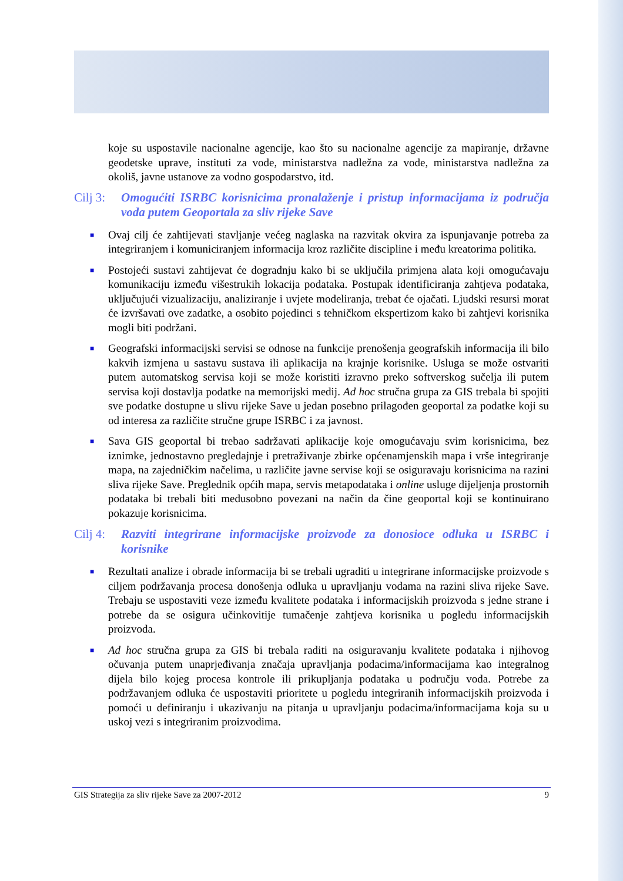koje su uspostavile nacionalne agencije, kao što su nacionalne agencije za mapiranje, državne geodetske uprave, instituti za vode, ministarstva nadležna za vode, ministarstva nadležna za okoliš, javne ustanove za vodno gospodarstvo, itd.
Cilj 3: Omogućiti ISRBC korisnicima pronalaženje i pristup informacijama iz područja voda putem Geoportala za sliv rijeke Save
■
Ovaj cilj će zahtijevati stavljanje većeg naglaska na razvitak okvira za ispunjavanje potreba za integriranjem i komuniciranjem informacija kroz različite discipline i među kreatorima politika.
■
Postojeći sustavi zahtijevat će dogradnju kako bi se uključila primjena alata koji omogućavaju komunikaciju između višestrukih lokacija podataka. Postupak identificiranja zahtjeva podataka, uključujući vizualizaciju, analiziranje i uvjete modeliranja, trebat će ojačati. Ljudski resursi morat će izvršavati ove zadatke, a osobito pojedinci s tehničkom ekspertizom kako bi zahtjevi korisnika mogli biti podržani.
■
Geografski informacijski servisi se odnose na funkcije prenošenja geografskih informacija ili bilo kakvih izmjena u sastavu sustava ili aplikacija na krajnje korisnike. Usluga se može ostvariti putem automatskog servisa koji se može koristiti izravno preko softverskog sučelja ili putem servisa koji dostavlja podatke na memorijski medij. Ad hoc stručna grupa za GIS trebala bi spojiti sve podatke dostupne u slivu rijeke Save u jedan posebno prilagođen geoportal za podatke koji su od interesa za različite stručne grupe ISRBC i za javnost.
■
Sava GIS geoportal bi trebao sadržavati aplikacije koje omogućavaju svim korisnicima, bez iznimke, jednostavno pregledajnje i pretraživanje zbirke općenamjenskih mapa i vrše integriranje mapa, na zajedničkim načelima, u različite javne servise koji se osiguravaju korisnicima na razini sliva rijeke Save. Preglednik općih mapa, servis metapodataka i online usluge dijeljenja prostornih podataka bi trebali biti međusobno povezani na način da čine geoportal koji se kontinuirano pokazuje korisnicima.
Cilj 4: Razviti integrirane informacijske proizvode za donosioce odluka u ISRBC i korisnike
■
Rezultati analize i obrade informacija bi se trebali ugraditi u integrirane informacijske proizvode s ciljem podržavanja procesa donošenja odluka u upravljanju vodama na razini sliva rijeke Save. Trebaju se uspostaviti veze između kvalitete podataka i informacijskih proizvoda s jedne strane i potrebe da se osigura učinkovitije tumačenje zahtjeva korisnika u pogledu informacijskih proizvoda.
■
Ad hoc stručna grupa za GIS bi trebala raditi na osiguravanju kvalitete podataka i njihovog očuvanja putem unaprjeđivanja značaja upravljanja podacima/informacijama kao integralnog dijela bilo kojeg procesa kontrole ili prikupljanja podataka u području voda. Potrebe za podržavanjem odluka će uspostaviti prioritete u pogledu integriranih informacijskih proizvoda i pomoći u definiranju i ukazivanju na pitanja u upravljanju podacima/informacijama koja su u uskoj vezi s integriranim proizvodima.
GIS Strategija za sliv rijeke Save za 2007-2012 9